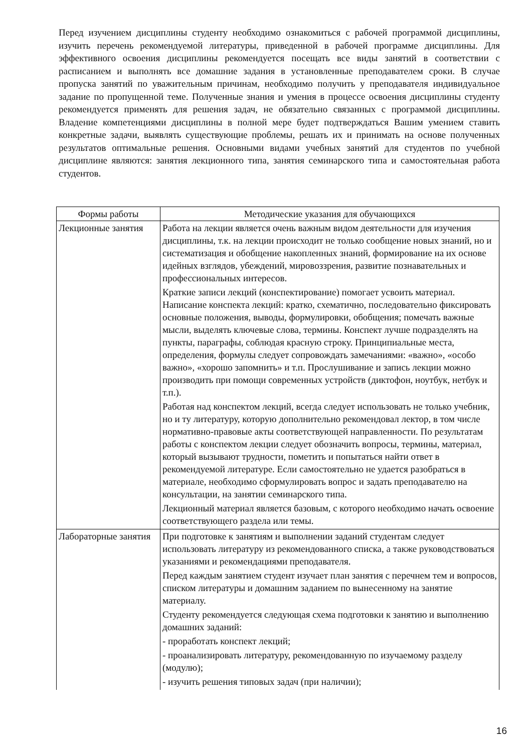Перед изучением дисциплины студенту необходимо ознакомиться с рабочей программой дисциплины, изучить перечень рекомендуемой литературы, приведенной в рабочей программе дисциплины. Для эффективного освоения дисциплины рекомендуется посещать все виды занятий в соответствии с расписанием и выполнять все домашние задания в установленные преподавателем сроки. В случае пропуска занятий по уважительным причинам, необходимо получить у преподавателя индивидуальное задание по пропущенной теме. Полученные знания и умения в процессе освоения дисциплины студенту рекомендуется применять для решения задач, не обязательно связанных с программой дисциплины. Владение компетенциями дисциплины в полной мере будет подтверждаться Вашим умением ставить конкретные задачи, выявлять существующие проблемы, решать их и принимать на основе полученных результатов оптимальные решения. Основными видами учебных занятий для студентов по учебной дисциплине являются: занятия лекционного типа, занятия семинарского типа и самостоятельная работа студентов.
| Формы работы | Методические указания для обучающихся |
| --- | --- |
| Лекционные занятия | Работа на лекции является очень важным видом деятельности для изучения дисциплины, т.к. на лекции происходит не только сообщение новых знаний, но и систематизация и обобщение накопленных знаний, формирование на их основе идейных взглядов, убеждений, мировоззрения, развитие познавательных и профессиональных интересов. Краткие записи лекций (конспектирование) помогает усвоить материал. Написание конспекта лекций: кратко, схематично, последовательно фиксировать основные положения, выводы, формулировки, обобщения; помечать важные мысли, выделять ключевые слова, термины. Конспект лучше подразделять на пункты, параграфы, соблюдая красную строку. Принципиальные места, определения, формулы следует сопровождать замечаниями: «важно», «особо важно», «хорошо запомнить» и т.п. Прослушивание и запись лекции можно производить при помощи современных устройств (диктофон, ноутбук, нетбук и т.п.). Работая над конспектом лекций, всегда следует использовать не только учебник, но и ту литературу, которую дополнительно рекомендовал лектор, в том числе нормативно-правовые акты соответствующей направленности. По результатам работы с конспектом лекции следует обозначить вопросы, термины, материал, который вызывают трудности, пометить и попытаться найти ответ в рекомендуемой литературе. Если самостоятельно не удается разобраться в материале, необходимо сформулировать вопрос и задать преподавателю на консультации, на занятии семинарского типа. Лекционный материал является базовым, с которого необходимо начать освоение соответствующего раздела или темы. |
| Лабораторные занятия | При подготовке к занятиям и выполнении заданий студентам следует использовать литературу из рекомендованного списка, а также руководствоваться указаниями и рекомендациями преподавателя. Перед каждым занятием студент изучает план занятия с перечнем тем и вопросов, списком литературы и домашним заданием по вынесенному на занятие материалу. Студенту рекомендуется следующая схема подготовки к занятию и выполнению домашних заданий: - проработать конспект лекций; - проанализировать литературу, рекомендованную по изучаемому разделу (модулю); - изучить решения типовых задач (при наличии); |
16